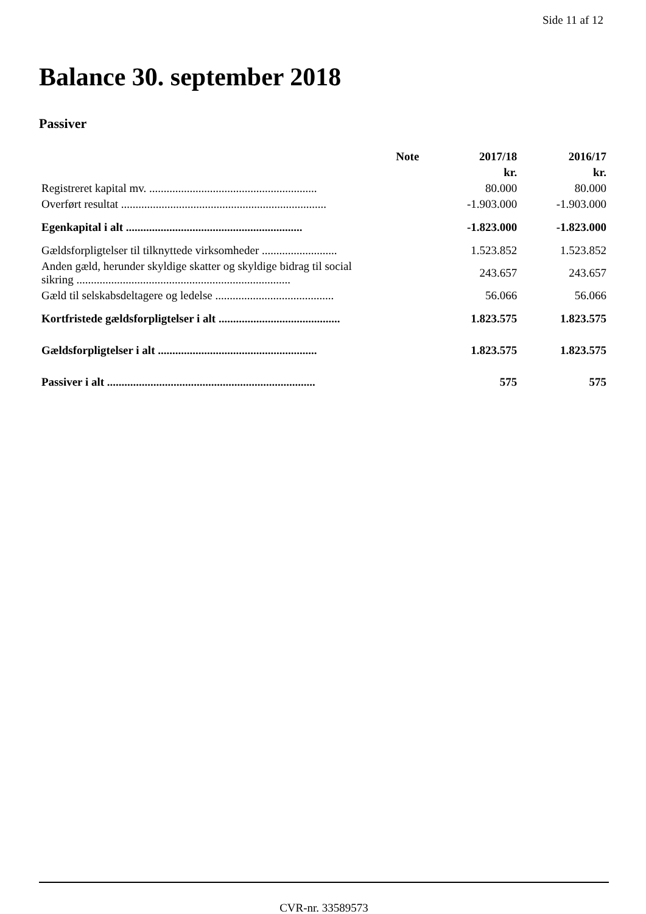Side 11 af 12
Balance 30. september 2018
Passiver
| | Note | 2017/18 | 2016/17 |
| --- | --- | --- | --- |
| | | kr. | kr. |
| Registreret kapital mv. .......................................................... | | 80.000 | 80.000 |
| Overført resultat ....................................................................... | | -1.903.000 | -1.903.000 |
| Egenkapital i alt ............................................................. | | -1.823.000 | -1.823.000 |
| Gældsforpligtelser til tilknyttede virksomheder .......................... | | 1.523.852 | 1.523.852 |
| Anden gæld, herunder skyldige skatter og skyldige bidrag til social sikring .......................................................................... | | 243.657 | 243.657 |
| Gæld til selskabsdeltagere og ledelse ......................................... | | 56.066 | 56.066 |
| Kortfristede gældsforpligtelser i alt .......................................... | | 1.823.575 | 1.823.575 |
| Gældsforpligtelser i alt ....................................................... | | 1.823.575 | 1.823.575 |
| Passiver i alt ........................................................................ | | 575 | 575 |
CVR-nr. 33589573